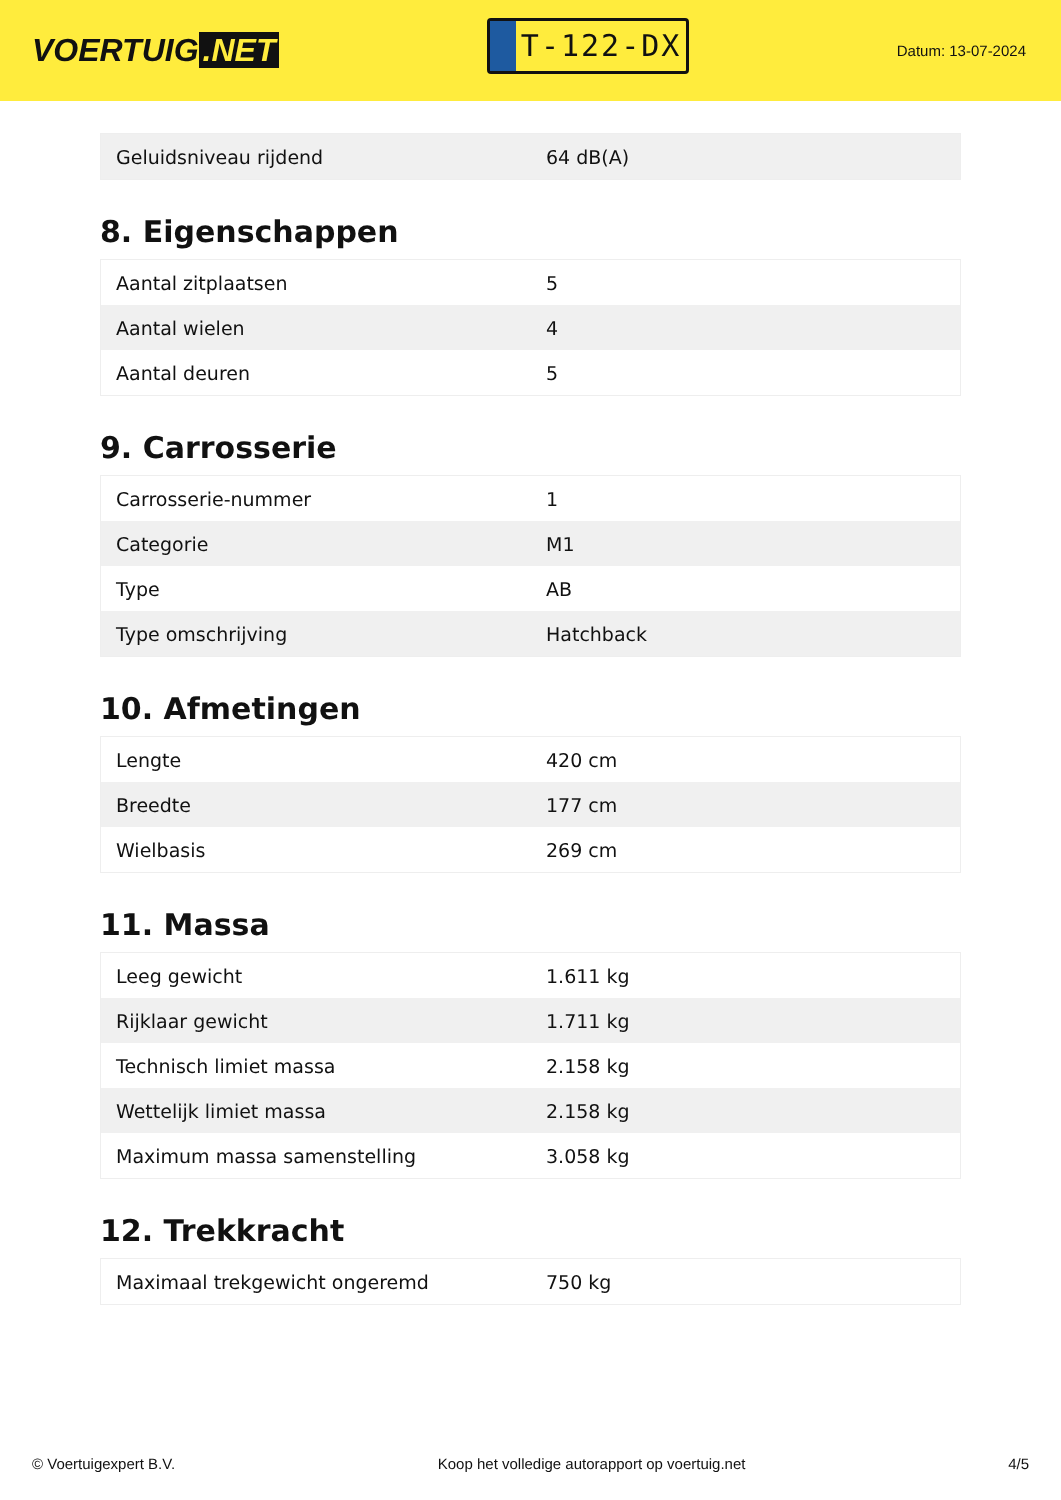VOERTUIG.NET
T-122-DX
Datum: 13-07-2024
| Geluidsniveau rijdend | 64 dB(A) |
8. Eigenschappen
| Aantal zitplaatsen | 5 |
| Aantal wielen | 4 |
| Aantal deuren | 5 |
9. Carrosserie
| Carrosserie-nummer | 1 |
| Categorie | M1 |
| Type | AB |
| Type omschrijving | Hatchback |
10. Afmetingen
| Lengte | 420 cm |
| Breedte | 177 cm |
| Wielbasis | 269 cm |
11. Massa
| Leeg gewicht | 1.611 kg |
| Rijklaar gewicht | 1.711 kg |
| Technisch limiet massa | 2.158 kg |
| Wettelijk limiet massa | 2.158 kg |
| Maximum massa samenstelling | 3.058 kg |
12. Trekkracht
| Maximaal trekgewicht ongeremd | 750 kg |
© Voertuigexpert B.V. Koop het volledige autorapport op voertuig.net 4/5